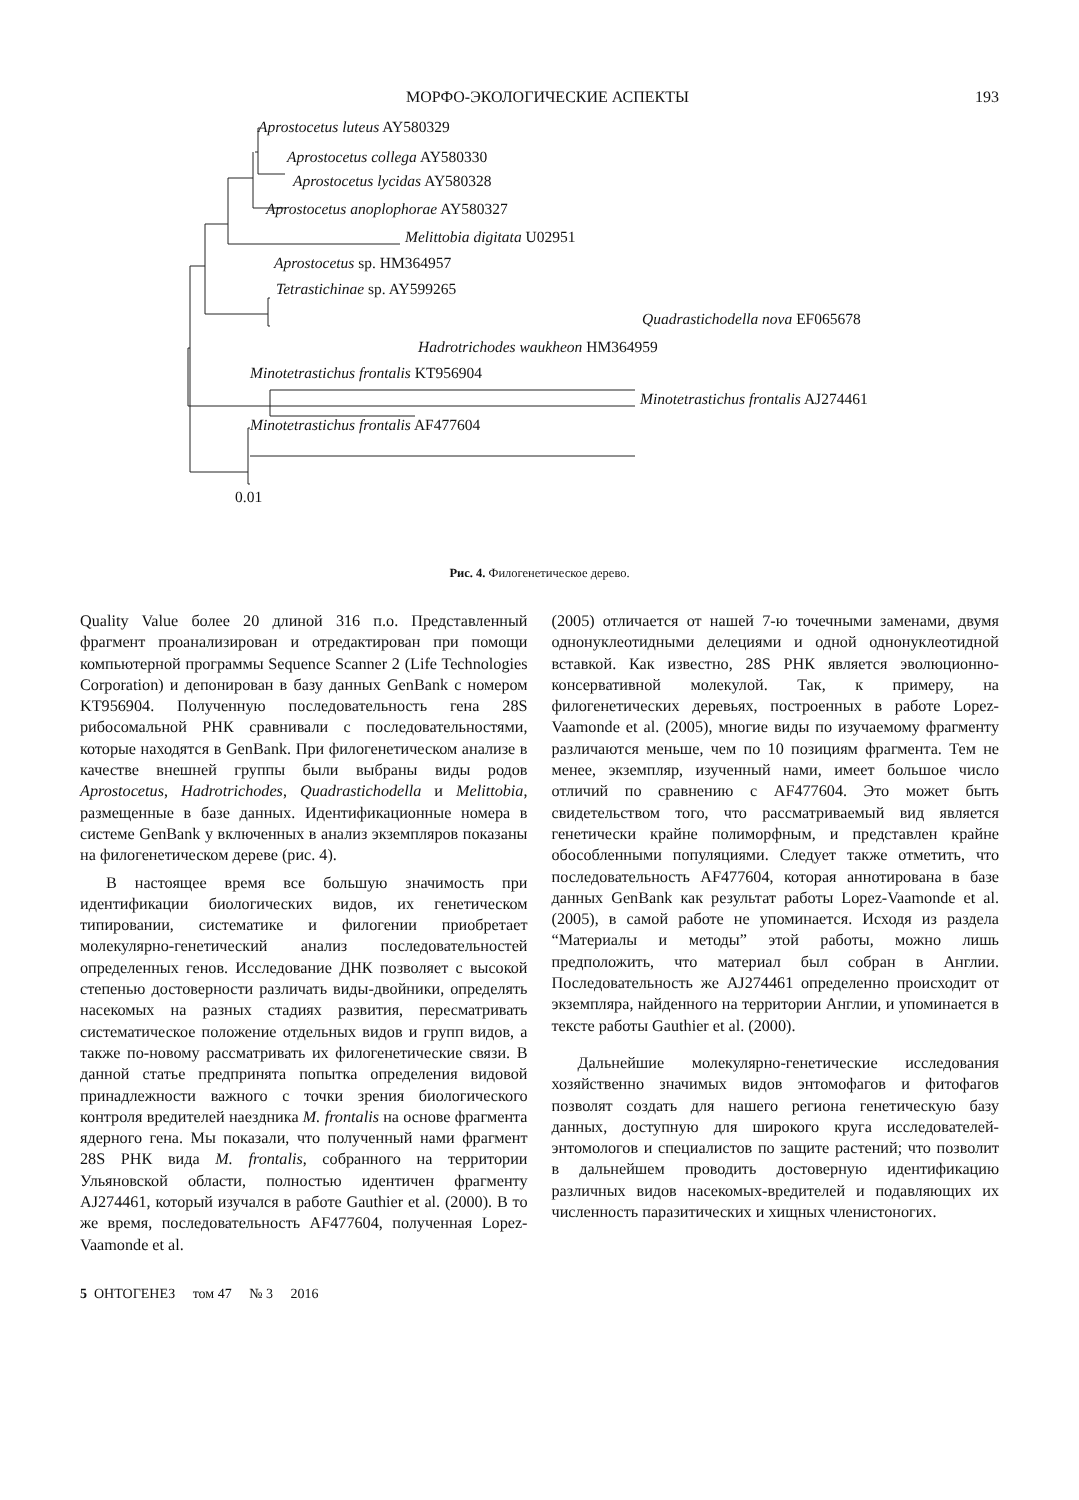МОРФО-ЭКОЛОГИЧЕСКИЕ АСПЕКТЫ 193
Aprostocetus luteus AY580329
Aprostocetus collega AY580330
Aprostocetus lycidas AY580328
Aprostocetus anoplophorae AY580327
Melittobia digitata U02951
Aprostocetus sp. HM364957
Tetrastichinae sp. AY599265
Quadrastichodella nova EF065678
Hadrotrichodes waukheon HM364959
Minotetrastichus frontalis KT956904
Minotetrastichus frontalis AJ274461
Minotetrastichus frontalis AF477604
0.01
Рис. 4. Филогенетическое дерево.
Quality Value более 20 длиной 316 п.о. Представленный фрагмент проанализирован и отредактирован при помощи компьютерной программы Sequence Scanner 2 (Life Technologies Corporation) и депонирован в базу данных GenBank с номером KT956904. Полученную последовательность гена 28S рибосомальной РНК сравнивали с последовательностями, которые находятся в GenBank. При филогенетическом анализе в качестве внешней группы были выбраны виды родов Aprostocetus, Hadrotrichodes, Quadrastichodella и Melittobia, размещенные в базе данных. Идентификационные номера в системе GenBank у включенных в анализ экземпляров показаны на филогенетическом дереве (рис. 4).
В настоящее время все большую значимость при идентификации биологических видов, их генетическом типировании, систематике и филогении приобретает молекулярно-генетический анализ последовательностей определенных генов. Исследование ДНК позволяет с высокой степенью достоверности различать виды-двойники, определять насекомых на разных стадиях развития, пересматривать систематическое положение отдельных видов и групп видов, а также по-новому рассматривать их филогенетические связи. В данной статье предпринята попытка определения видовой принадлежности важного с точки зрения биологического контроля вредителей наездника M. frontalis на основе фрагмента ядерного гена. Мы показали, что полученный нами фрагмент 28S РНК вида M. frontalis, собранного на территории Ульяновской области, полностью идентичен фрагменту AJ274461, который изучался в работе Gauthier et al. (2000). В то же время, последовательность AF477604, полученная Lopez-Vaamonde et al.
(2005) отличается от нашей 7-ю точечными заменами, двумя однонуклеотидными делециями и одной однонуклеотидной вставкой. Как известно, 28S РНК является эволюционно-консервативной молекулой. Так, к примеру, на филогенетических деревьях, построенных в работе Lopez-Vaamonde et al. (2005), многие виды по изучаемому фрагменту различаются меньше, чем по 10 позициям фрагмента. Тем не менее, экземпляр, изученный нами, имеет большое число отличий по сравнению с AF477604. Это может быть свидетельством того, что рассматриваемый вид является генетически крайне полиморфным, и представлен крайне обособленными популяциями. Следует также отметить, что последовательность AF477604, которая аннотирована в базе данных GenBank как результат работы Lopez-Vaamonde et al. (2005), в самой работе не упоминается. Исходя из раздела “Материалы и методы” этой работы, можно лишь предположить, что материал был собран в Англии. Последовательность же AJ274461 определенно происходит от экземпляра, найденного на территории Англии, и упоминается в тексте работы Gauthier et al. (2000).
Дальнейшие молекулярно-генетические исследования хозяйственно значимых видов энтомофагов и фитофагов позволят создать для нашего региона генетическую базу данных, доступную для широкого круга исследователей-энтомологов и специалистов по защите растений; что позволит в дальнейшем проводить достоверную идентификацию различных видов насекомых-вредителей и подавляющих их численность паразитических и хищных членистоногих.
5 ОНТОГЕНЕЗ том 47 № 3 2016